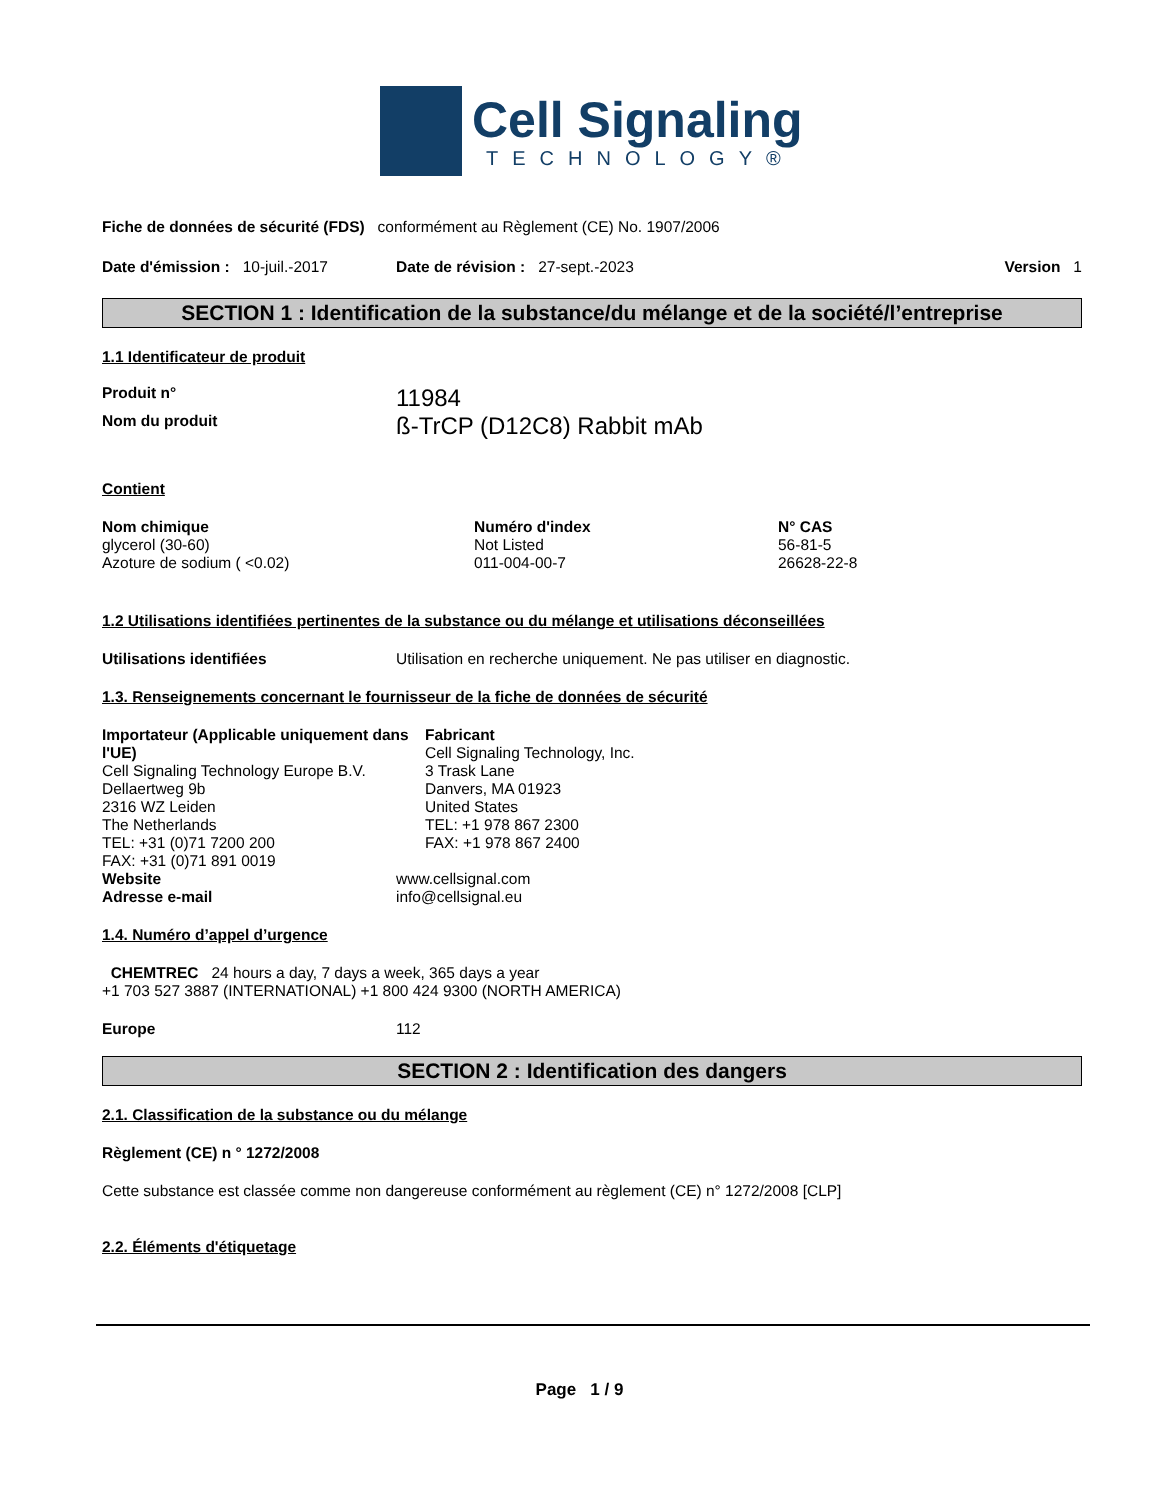Cell Signaling
TECHNOLOGY®
Fiche de données de sécurité (FDS) conformément au Règlement (CE) No. 1907/2006
Date d'émission : 10-juil.-2017 Date de révision : 27-sept.-2023 Version 1
SECTION 1 : Identification de la substance/du mélange et de la société/l’entreprise
1.1 Identificateur de produit
| Produit n° | 11984 |
| Nom du produit | ß-TrCP (D12C8) Rabbit mAb |
Contient
| Nom chimique | Numéro d'index | N° CAS |
| --- | --- | --- |
| glycerol (30-60) | Not Listed | 56-81-5 |
| Azoture de sodium ( <0.02) | 011-004-00-7 | 26628-22-8 |
1.2 Utilisations identifiées pertinentes de la substance ou du mélange et utilisations déconseillées
| Utilisations identifiées | Utilisation en recherche uniquement. Ne pas utiliser en diagnostic. |
1.3. Renseignements concernant le fournisseur de la fiche de données de sécurité
| Importateur (Applicable uniquement dans l'UE) Cell Signaling Technology Europe B.V. Dellaertweg 9b 2316 WZ Leiden The Netherlands TEL: +31 (0)71 7200 200 FAX: +31 (0)71 891 0019 | Fabricant Cell Signaling Technology, Inc. 3 Trask Lane Danvers, MA 01923 United States TEL: +1 978 867 2300 FAX: +1 978 867 2400 |
| Website | www.cellsignal.com |
| Adresse e-mail | info@cellsignal.eu |
1.4. Numéro d’appel d’urgence
CHEMTREC 24 hours a day, 7 days a week, 365 days a year
+1 703 527 3887 (INTERNATIONAL) +1 800 424 9300 (NORTH AMERICA)
| Europe | 112 |
SECTION 2 : Identification des dangers
2.1. Classification de la substance ou du mélange
Règlement (CE) n ° 1272/2008
Cette substance est classée comme non dangereuse conformément au règlement (CE) n° 1272/2008 [CLP]
2.2. Éléments d'étiquetage
Page 1 / 9